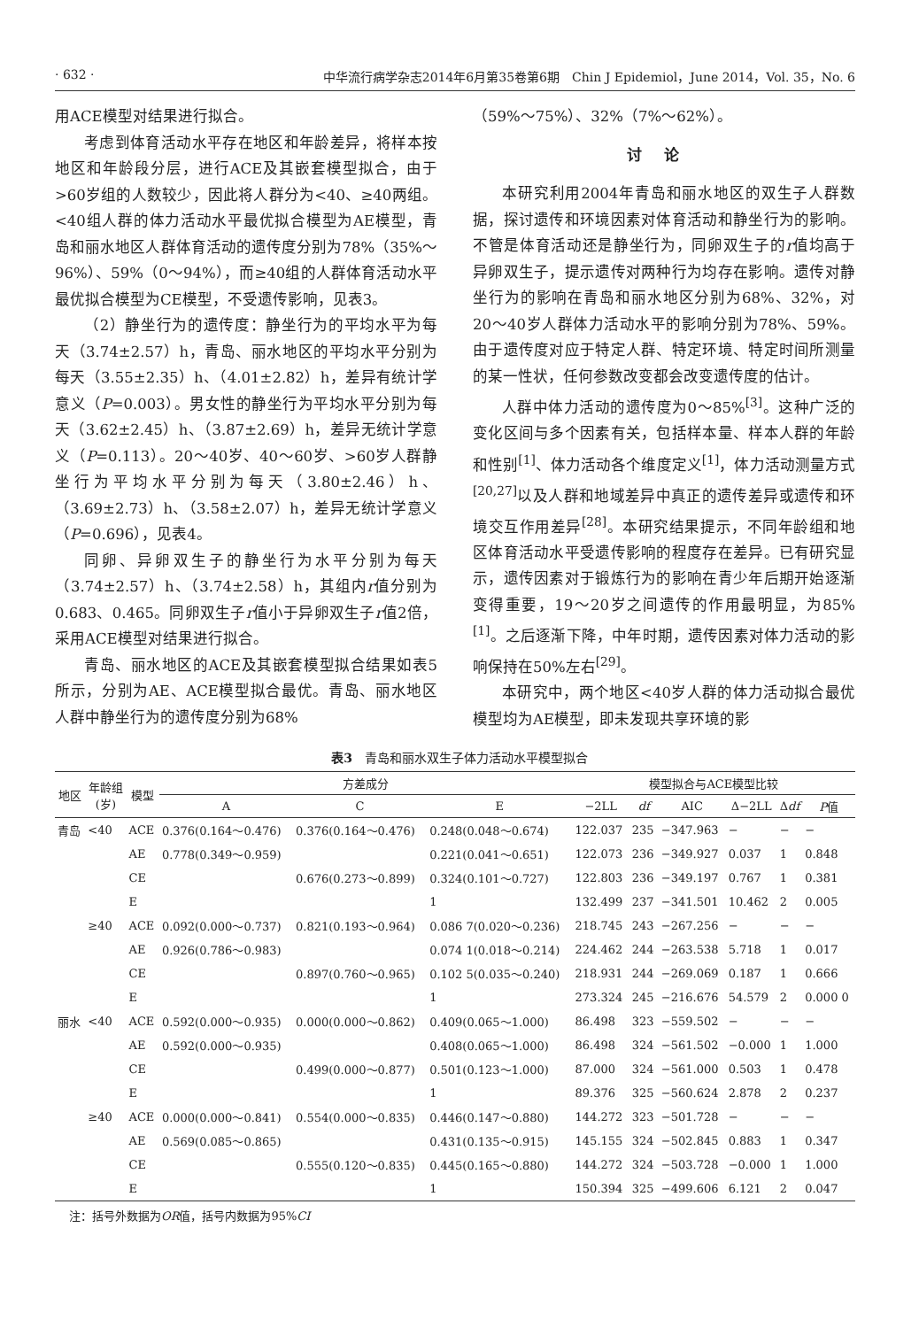· 632 · 中华流行病学杂志2014年6月第35卷第6期　Chin J Epidemiol，June 2014，Vol. 35，No. 6
用ACE模型对结果进行拟合。
考虑到体育活动水平存在地区和年龄差异，将样本按地区和年龄段分层，进行ACE及其嵌套模型拟合，由于>60岁组的人数较少，因此将人群分为<40、≥40两组。<40组人群的体力活动水平最优拟合模型为AE模型，青岛和丽水地区人群体育活动的遗传度分别为78%（35%～96%）、59%（0～94%），而≥40组的人群体育活动水平最优拟合模型为CE模型，不受遗传影响，见表3。
（2）静坐行为的遗传度：静坐行为的平均水平为每天（3.74±2.57）h，青岛、丽水地区的平均水平分别为每天（3.55±2.35）h、（4.01±2.82）h，差异有统计学意义（P=0.003）。男女性的静坐行为平均水平分别为每天（3.62±2.45）h、（3.87±2.69）h，差异无统计学意义（P=0.113）。20～40岁、40～60岁、>60岁人群静坐行为平均水平分别为每天（3.80±2.46）h、（3.69±2.73）h、（3.58±2.07）h，差异无统计学意义（P=0.696），见表4。
同卵、异卵双生子的静坐行为水平分别为每天（3.74±2.57）h、（3.74±2.58）h，其组内r值分别为0.683、0.465。同卵双生子r值小于异卵双生子r值2倍，采用ACE模型对结果进行拟合。
青岛、丽水地区的ACE及其嵌套模型拟合结果如表5所示，分别为AE、ACE模型拟合最优。青岛、丽水地区人群中静坐行为的遗传度分别为68%
（59%～75%）、32%（7%～62%）。
讨论
本研究利用2004年青岛和丽水地区的双生子人群数据，探讨遗传和环境因素对体育活动和静坐行为的影响。不管是体育活动还是静坐行为，同卵双生子的r值均高于异卵双生子，提示遗传对两种行为均存在影响。遗传对静坐行为的影响在青岛和丽水地区分别为68%、32%，对20～40岁人群体力活动水平的影响分别为78%、59%。由于遗传度对应于特定人群、特定环境、特定时间所测量的某一性状，任何参数改变都会改变遗传度的估计。
人群中体力活动的遗传度为0～85%<sup>[3]</sup>。这种广泛的变化区间与多个因素有关，包括样本量、样本人群的年龄和性别<sup>[1]</sup>、体力活动各个维度定义<sup>[1]</sup>，体力活动测量方式<sup>[20,27]</sup>以及人群和地域差异中真正的遗传差异或遗传和环境交互作用差异<sup>[28]</sup>。本研究结果提示，不同年龄组和地区体育活动水平受遗传影响的程度存在差异。已有研究显示，遗传因素对于锻炼行为的影响在青少年后期开始逐渐变得重要，19～20岁之间遗传的作用最明显，为85%<sup>[1]</sup>。之后逐渐下降，中年时期，遗传因素对体力活动的影响保持在50%左右<sup>[29]</sup>。
本研究中，两个地区<40岁人群的体力活动拟合最优模型均为AE模型，即未发现共享环境的影
表3　青岛和丽水双生子体力活动水平模型拟合
| 地区 | 年龄组 (岁) | 模型 | 方差成分 | | | 模型拟合与ACE模型比较 | | | | | |
| --- | --- | --- | --- | --- | --- | --- | --- | --- | --- | --- | --- |
| | | | A | C | E | −2LL | df | AIC | Δ−2LL | Δ df | P 值 |
| 青岛 | <40 | ACE | 0.376(0.164～0.476) | 0.376(0.164～0.476) | 0.248(0.048～0.674) | 122.037 | 235 | −347.963 | − | − | − |
| | | AE | 0.778(0.349～0.959) | | 0.221(0.041～0.651) | 122.073 | 236 | −349.927 | 0.037 | 1 | 0.848 |
| | | CE | | 0.676(0.273～0.899) | 0.324(0.101～0.727) | 122.803 | 236 | −349.197 | 0.767 | 1 | 0.381 |
| | | E | | | 1 | 132.499 | 237 | −341.501 | 10.462 | 2 | 0.005 |
| | ≥40 | ACE | 0.092(0.000～0.737) | 0.821(0.193～0.964) | 0.086 7(0.020～0.236) | 218.745 | 243 | −267.256 | − | − | − |
| | | AE | 0.926(0.786～0.983) | | 0.074 1(0.018～0.214) | 224.462 | 244 | −263.538 | 5.718 | 1 | 0.017 |
| | | CE | | 0.897(0.760～0.965) | 0.102 5(0.035～0.240) | 218.931 | 244 | −269.069 | 0.187 | 1 | 0.666 |
| | | E | | | 1 | 273.324 | 245 | −216.676 | 54.579 | 2 | 0.000 0 |
| 丽水 | <40 | ACE | 0.592(0.000～0.935) | 0.000(0.000～0.862) | 0.409(0.065～1.000) | 86.498 | 323 | −559.502 | − | − | − |
| | | AE | 0.592(0.000～0.935) | | 0.408(0.065～1.000) | 86.498 | 324 | −561.502 | −0.000 | 1 | 1.000 |
| | | CE | | 0.499(0.000～0.877) | 0.501(0.123～1.000) | 87.000 | 324 | −561.000 | 0.503 | 1 | 0.478 |
| | | E | | | 1 | 89.376 | 325 | −560.624 | 2.878 | 2 | 0.237 |
| | ≥40 | ACE | 0.000(0.000～0.841) | 0.554(0.000～0.835) | 0.446(0.147～0.880) | 144.272 | 323 | −501.728 | − | − | − |
| | | AE | 0.569(0.085～0.865) | | 0.431(0.135～0.915) | 145.155 | 324 | −502.845 | 0.883 | 1 | 0.347 |
| | | CE | | 0.555(0.120～0.835) | 0.445(0.165～0.880) | 144.272 | 324 | −503.728 | −0.000 | 1 | 1.000 |
| | | E | | | 1 | 150.394 | 325 | −499.606 | 6.121 | 2 | 0.047 |
注：括号外数据为OR值，括号内数据为95%CI